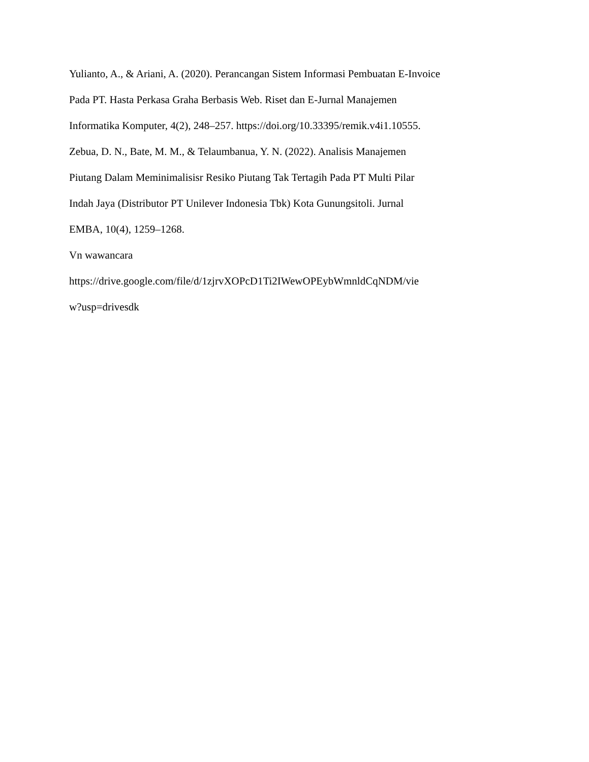Yulianto, A., & Ariani, A. (2020). Perancangan Sistem Informasi Pembuatan E-Invoice
Pada PT. Hasta Perkasa Graha Berbasis Web. Riset dan E-Jurnal Manajemen
Informatika Komputer, 4(2), 248–257. https://doi.org/10.33395/remik.v4i1.10555.
Zebua, D. N., Bate, M. M., & Telaumbanua, Y. N. (2022). Analisis Manajemen
Piutang Dalam Meminimalisisr Resiko Piutang Tak Tertagih Pada PT Multi Pilar
Indah Jaya (Distributor PT Unilever Indonesia Tbk) Kota Gunungsitoli. Jurnal
EMBA, 10(4), 1259–1268.
Vn wawancara
https://drive.google.com/file/d/1zjrvXOPcD1Ti2IWewOPEybWmnldCqNDM/vie
w?usp=drivesdk